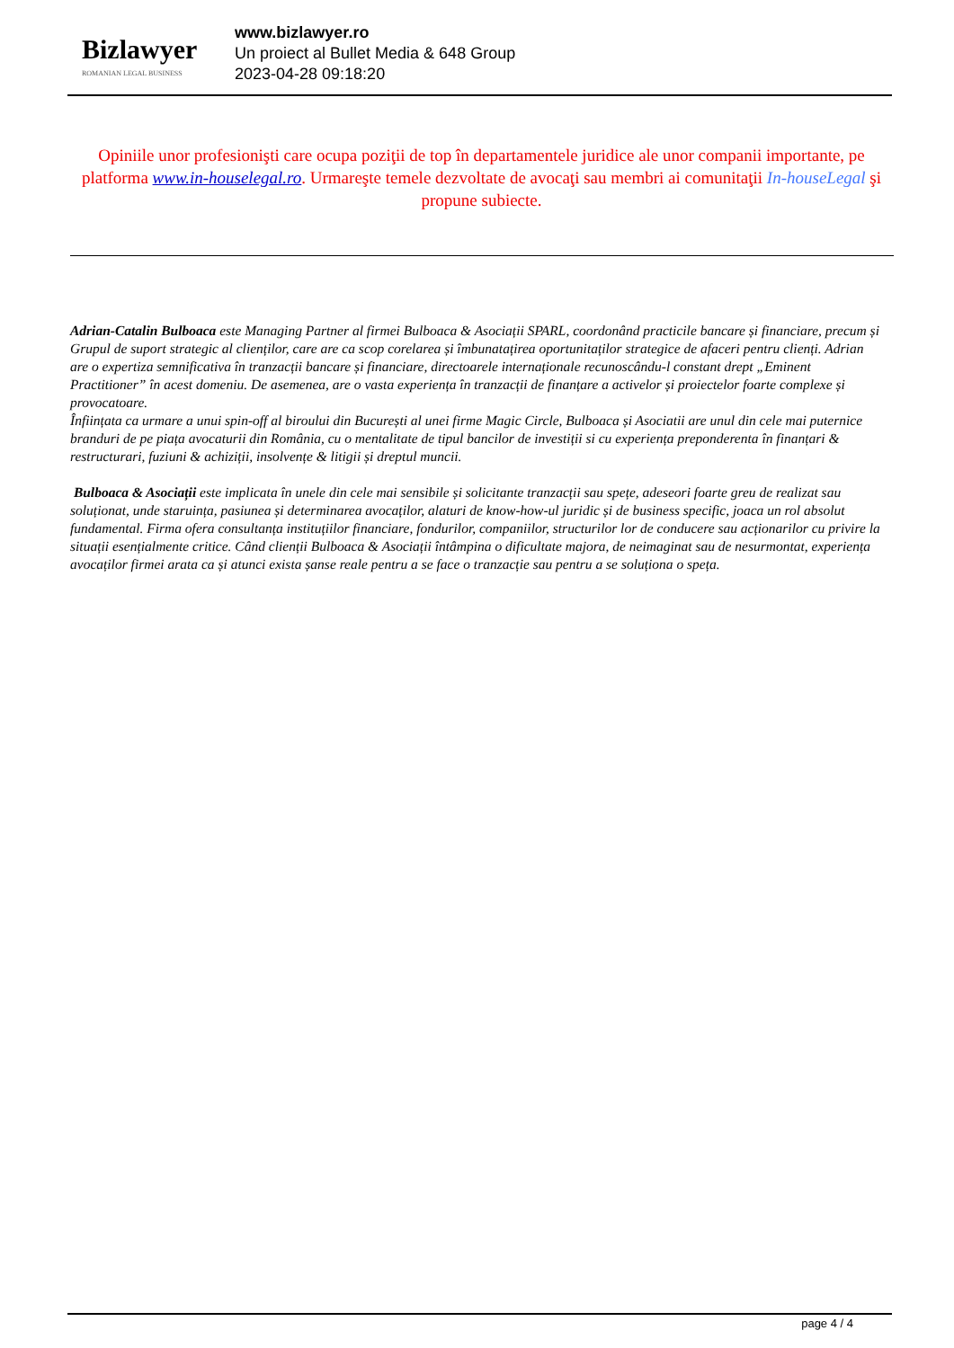Bizlawyer
ROMANIAN LEGAL BUSINESS
www.bizlawyer.ro
Un proiect al Bullet Media & 648 Group
2023-04-28 09:18:20
Opiniile unor profesionişti care ocupa poziţii de top în departamentele juridice ale unor companii importante, pe platforma www.in-houselegal.ro. Urmareşte temele dezvoltate de avocaţi sau membri ai comunitaţii In-houseLegal şi propune subiecte.
Adrian-Catalin Bulboaca este Managing Partner al firmei Bulboaca & Asociații SPARL, coordonând practicile bancare și financiare, precum și Grupul de suport strategic al clienților, care are ca scop corelarea și îmbunatațirea oportunitaților strategice de afaceri pentru clienți. Adrian are o expertiza semnificativa în tranzacții bancare și financiare, directoarele internaționale recunoscându-l constant drept „Eminent Practitioner” în acest domeniu. De asemenea, are o vasta experiența în tranzacții de finanțare a activelor și proiectelor foarte complexe și provocatoare.
Înființata ca urmare a unui spin-off al biroului din București al unei firme Magic Circle, Bulboaca și Asociatii are unul din cele mai puternice branduri de pe piața avocaturii din România, cu o mentalitate de tipul bancilor de investiții si cu experiența preponderenta în finanțari & restructurari, fuziuni & achiziții, insolvențe & litigii și dreptul muncii.
Bulboaca & Asociații este implicata în unele din cele mai sensibile și solicitante tranzacții sau spețe, adeseori foarte greu de realizat sau soluționat, unde staruința, pasiunea și determinarea avocaților, alaturi de know-how-ul juridic și de business specific, joaca un rol absolut fundamental. Firma ofera consultanța instituțiilor financiare, fondurilor, companiilor, structurilor lor de conducere sau acționarilor cu privire la situații esențialmente critice. Când clienții Bulboaca & Asociații întâmpina o dificultate majora, de neimaginat sau de nesurmontat, experiența avocaților firmei arata ca și atunci exista șanse reale pentru a se face o tranzacție sau pentru a se soluționa o speța.
page 4 / 4